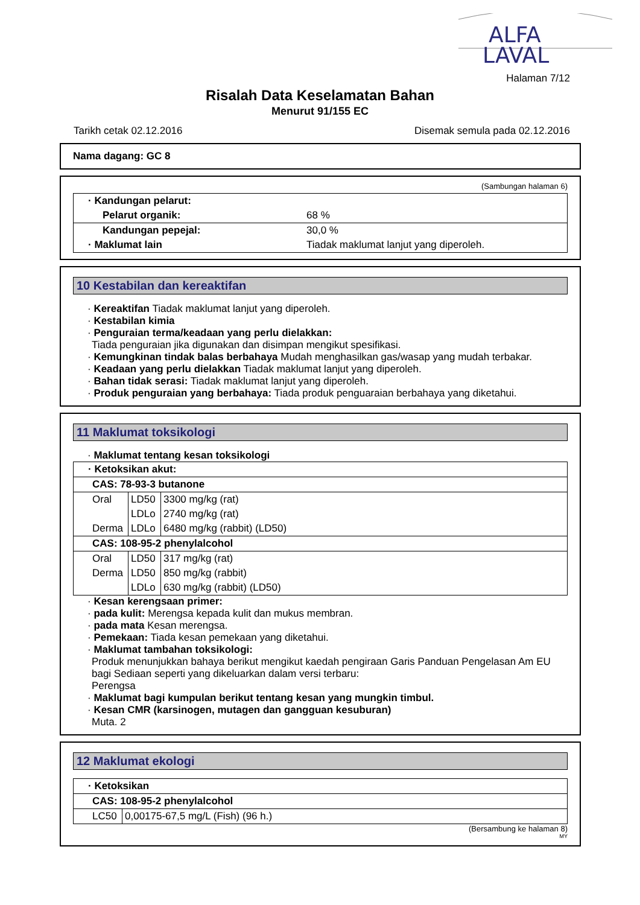ALFA
LAVAL
Halaman 7/12
Risalah Data Keselamatan Bahan
Menurut 91/155 EC
Tarikh cetak 02.12.2016 Disemak semula pada 02.12.2016
Nama dagang: GC 8
(Sambungan halaman 6)
| · Kandungan pelarut: | |
| Pelarut organik: | 68 % |
| Kandungan pepejal: | 30,0 % |
| · Maklumat lain | Tiadak maklumat lanjut yang diperoleh. |
10 Kestabilan dan kereaktifan
· Kereaktifan Tiadak maklumat lanjut yang diperoleh.
· Kestabilan kimia
· Penguraian terma/keadaan yang perlu dielakkan:
Tiada penguraian jika digunakan dan disimpan mengikut spesifikasi.
· Kemungkinan tindak balas berbahaya Mudah menghasilkan gas/wasap yang mudah terbakar.
· Keadaan yang perlu dielakkan Tiadak maklumat lanjut yang diperoleh.
· Bahan tidak serasi: Tiadak maklumat lanjut yang diperoleh.
· Produk penguraian yang berbahaya: Tiada produk penguaraian berbahaya yang diketahui.
11 Maklumat toksikologi
· Maklumat tentang kesan toksikologi
| · Ketoksikan akut: | | |
| CAS: 78-93-3 butanone | | |
| Oral | LD50 | 3300 mg/kg (rat) |
| | LDLo | 2740 mg/kg (rat) |
| Derma | LDLo | 6480 mg/kg (rabbit) (LD50) |
| CAS: 108-95-2 phenylalcohol | | |
| Oral | LD50 | 317 mg/kg (rat) |
| Derma | LD50 | 850 mg/kg (rabbit) |
| | LDLo | 630 mg/kg (rabbit) (LD50) |
· Kesan kerengsaan primer:
· pada kulit: Merengsa kepada kulit dan mukus membran.
· pada mata Kesan merengsa.
· Pemekaan: Tiada kesan pemekaan yang diketahui.
· Maklumat tambahan toksikologi:
Produk menunjukkan bahaya berikut mengikut kaedah pengiraan Garis Panduan Pengelasan Am EU bagi Sediaan seperti yang dikeluarkan dalam versi terbaru:
Perengsa
· Maklumat bagi kumpulan berikut tentang kesan yang mungkin timbul.
· Kesan CMR (karsinogen, mutagen dan gangguan kesuburan)
Muta. 2
12 Maklumat ekologi
| · Ketoksikan | |
| CAS: 108-95-2 phenylalcohol | |
| LC50 | 0,00175-67,5 mg/L (Fish) (96 h.) |
(Bersambung ke halaman 8)
MY